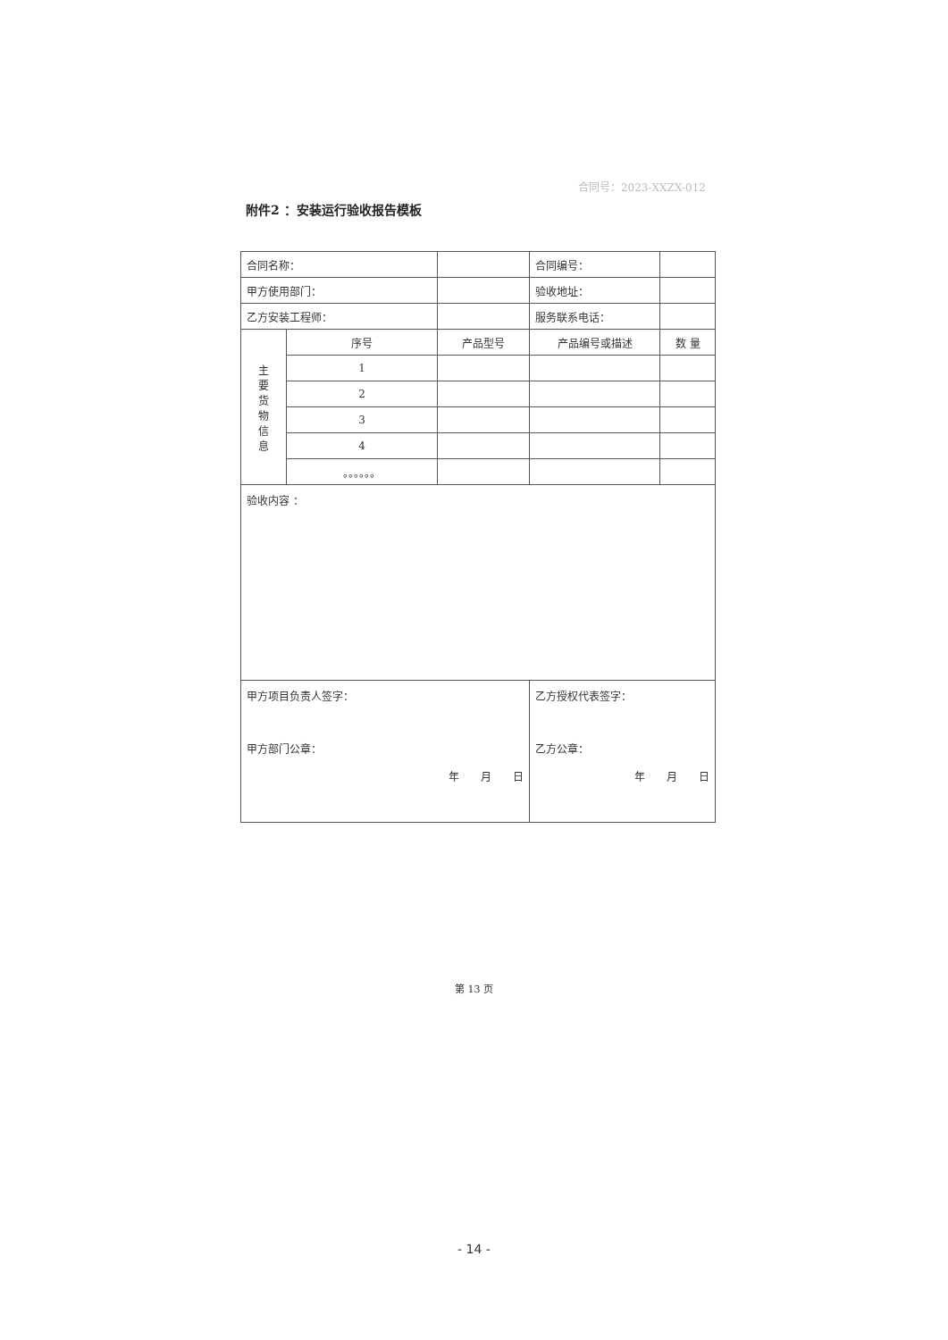合同号：2023-XXZX-012
附件2 ：安装运行验收报告模板
| 合同名称： | | | 合同编号： | |
| 甲方使用部门： | | | 验收地址： | |
| 乙方安装工程师： | | | 服务联系电话： | |
| 主 要 货 物 信 息 | 序号 | 产品型号 | 产品编号或描述 | 数 量 |
| | 1 | | | |
| | 2 | | | |
| | 3 | | | |
| | 4 | | | |
| | 。。。。。。 | | | |
| 验收内容 ： | | | | |
| 甲方项目负责人签字： 甲方部门公章： 年 月 日 | | | 乙方授权代表签字： 乙方公章： 年 月 日 | |
第 13 页
- 14 -